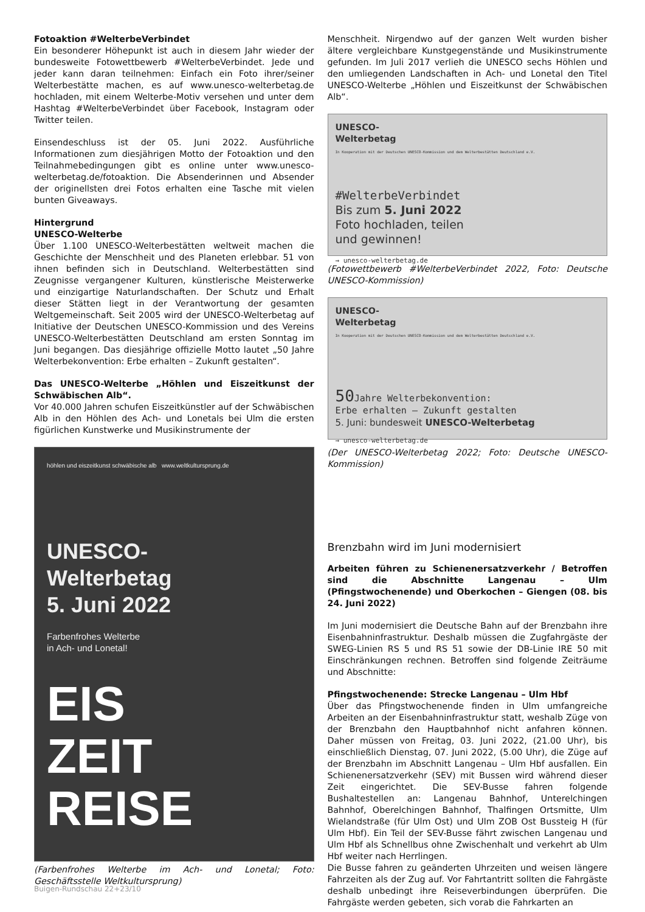Fotoaktion #WelterbeVerbindet
Ein besonderer Höhepunkt ist auch in diesem Jahr wieder der bundesweite Fotowettbewerb #WelterbeVerbindet. Jede und jeder kann daran teilnehmen: Einfach ein Foto ihrer/seiner Welterbestätte machen, es auf www.unesco-welterbetag.de hochladen, mit einem Welterbe-Motiv versehen und unter dem Hashtag #WelterbeVerbindet über Facebook, Instagram oder Twitter teilen.
Einsendeschluss ist der 05. Juni 2022. Ausführliche Informationen zum diesjährigen Motto der Fotoaktion und den Teilnahmebedingungen gibt es online unter www.unesco-welterbetag.de/fotoaktion. Die Absenderinnen und Absender der originellsten drei Fotos erhalten eine Tasche mit vielen bunten Giveaways.
Hintergrund
UNESCO-Welterbe
Über 1.100 UNESCO-Welterbestätten weltweit machen die Geschichte der Menschheit und des Planeten erlebbar. 51 von ihnen befinden sich in Deutschland. Welterbestätten sind Zeugnisse vergangener Kulturen, künstlerische Meisterwerke und einzigartige Naturlandschaften. Der Schutz und Erhalt dieser Stätten liegt in der Verantwortung der gesamten Weltgemeinschaft. Seit 2005 wird der UNESCO-Welterbetag auf Initiative der Deutschen UNESCO-Kommission und des Vereins UNESCO-Welterbestätten Deutschland am ersten Sonntag im Juni begangen. Das diesjährige offizielle Motto lautet „50 Jahre Welterbekonvention: Erbe erhalten – Zukunft gestalten“.
Das UNESCO-Welterbe „Höhlen und Eiszeitkunst der Schwäbischen Alb“.
Vor 40.000 Jahren schufen Eiszeitkünstler auf der Schwäbischen Alb in den Höhlen des Ach- und Lonetals bei Ulm die ersten figürlichen Kunstwerke und Musikinstrumente der
höhlen und eiszeitkunst schwäbische alb www.weltkultursprung.de
UNESCO-
Welterbetag
5. Juni 2022
Farbenfrohes Welterbe
in Ach- und Lonetal!
EIS
ZEIT
REISE
(Farbenfrohes Welterbe im Ach- und Lonetal; Foto: Geschäftsstelle Weltkultursprung)
Menschheit. Nirgendwo auf der ganzen Welt wurden bisher ältere vergleichbare Kunstgegenstände und Musikinstrumente gefunden. Im Juli 2017 verlieh die UNESCO sechs Höhlen und den umliegenden Landschaften in Ach- und Lonetal den Titel UNESCO-Welterbe „Höhlen und Eiszeitkunst der Schwäbischen Alb“.
UNESCO-
Welterbetag
In Kooperation mit der Deutschen UNESCO-Kommission und dem Welterbestätten Deutschland e.V.
#WelterbeVerbindet
Bis zum 5. Juni 2022
Foto hochladen, teilen
und gewinnen!
→ unesco-welterbetag.de
(Fotowettbewerb #WelterbeVerbindet 2022, Foto: Deutsche UNESCO-Kommission)
UNESCO-
Welterbetag
In Kooperation mit der Deutschen UNESCO-Kommission und dem Welterbestätten Deutschland e.V.
50 Jahre Welterbekonvention:
Erbe erhalten – Zukunft gestalten
5. Juni: bundesweit UNESCO-Welterbetag
→ unesco-welterbetag.de
(Der UNESCO-Welterbetag 2022; Foto: Deutsche UNESCO-Kommission)
Brenzbahn wird im Juni modernisiert
Arbeiten führen zu Schienenersatzverkehr / Betroffen sind die Abschnitte Langenau – Ulm (Pfingstwochenende) und Oberkochen – Giengen (08. bis 24. Juni 2022)
Im Juni modernisiert die Deutsche Bahn auf der Brenzbahn ihre Eisenbahninfrastruktur. Deshalb müssen die Zugfahrgäste der SWEG-Linien RS 5 und RS 51 sowie der DB-Linie IRE 50 mit Einschränkungen rechnen. Betroffen sind folgende Zeiträume und Abschnitte:
Pfingstwochenende: Strecke Langenau – Ulm Hbf
Über das Pfingstwochenende finden in Ulm umfangreiche Arbeiten an der Eisenbahninfrastruktur statt, weshalb Züge von der Brenzbahn den Hauptbahnhof nicht anfahren können. Daher müssen von Freitag, 03. Juni 2022, (21.00 Uhr), bis einschließlich Dienstag, 07. Juni 2022, (5.00 Uhr), die Züge auf der Brenzbahn im Abschnitt Langenau – Ulm Hbf ausfallen. Ein Schienenersatzverkehr (SEV) mit Bussen wird während dieser Zeit eingerichtet. Die SEV-Busse fahren folgende Bushaltestellen an: Langenau Bahnhof, Unterelchingen Bahnhof, Oberelchingen Bahnhof, Thalfingen Ortsmitte, Ulm Wielandstraße (für Ulm Ost) und Ulm ZOB Ost Bussteig H (für Ulm Hbf). Ein Teil der SEV-Busse fährt zwischen Langenau und Ulm Hbf als Schnellbus ohne Zwischenhalt und verkehrt ab Ulm Hbf weiter nach Herrlingen.
Die Busse fahren zu geänderten Uhrzeiten und weisen längere Fahrzeiten als der Zug auf. Vor Fahrtantritt sollten die Fahrgäste deshalb unbedingt ihre Reiseverbindungen überprüfen. Die Fahrgäste werden gebeten, sich vorab die Fahrkarten an
Buigen-Rundschau 22+23/10